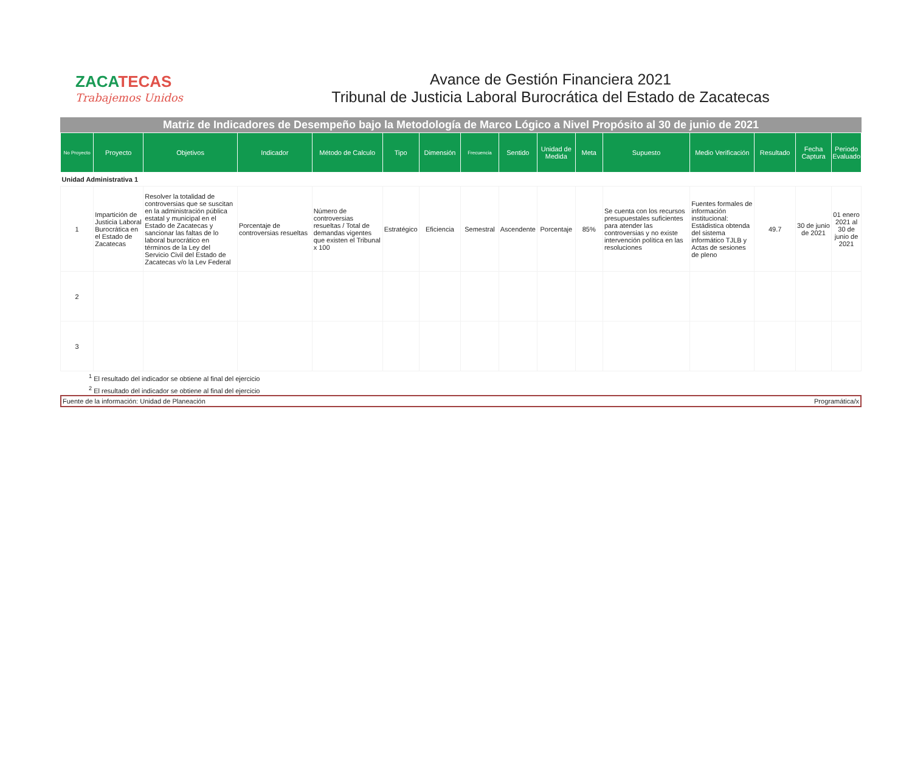ZACATECAS
Trabajemos Unidos
Avance de Gestión Financiera 2021
Tribunal de Justicia Laboral Burocrática del Estado de Zacatecas
Matriz de Indicadores de Desempeño bajo la Metodología de Marco Lógico a Nivel Propósito al 30 de junio de 2021
| No Proyecto | Proyecto | Objetivos | Indicador | Método de Calculo | Tipo | Dimensión | Frecuencia | Sentido | Unidad de Medida | Meta | Supuesto | Medio Verificación | Resultado | Fecha Captura | Periodo Evaluado |
| --- | --- | --- | --- | --- | --- | --- | --- | --- | --- | --- | --- | --- | --- | --- | --- |
| Unidad Administrativa 1 | | | | | | | | | | | | | | | |
| 1 | Impartición de Justicia Laboral Burocrática en el Estado de Zacatecas | Resolver la totalidad de controversias que se suscitan en la administración pública estatal y municipal en el Estado de Zacatecas y sancionar las faltas de lo laboral burocrático en términos de la Ley del Servicio Civil del Estado de Zacatecas v/o la Lev Federal | Porcentaje de controversias resueltas | Número de controversias resueltas / Total de demandas vigentes que existen el Tribunal x 100 | Estratégico | Eficiencia | Semestral | Ascendente | Porcentaje | 85% | Se cuenta con los recursos presupuestales suficientes para atender las controversias y no existe intervención política en las resoluciones | Fuentes formales de información institucional: Estádistica obtenda del sistema informático TJLB y Actas de sesiones de pleno | 49.7 | 30 de junio de 2021 | 01 enero 2021 al 30 de junio de 2021 |
| 2 | | | | | | | | | | | | | | | |
| 3 | | | | | | | | | | | | | | | |
<sup>1</sup> El resultado del indicador se obtiene al final del ejercicio
<sup>2</sup> El resultado del indicador se obtiene al final del ejercicio
Fuente de la información: Unidad de Planeación Programática/x